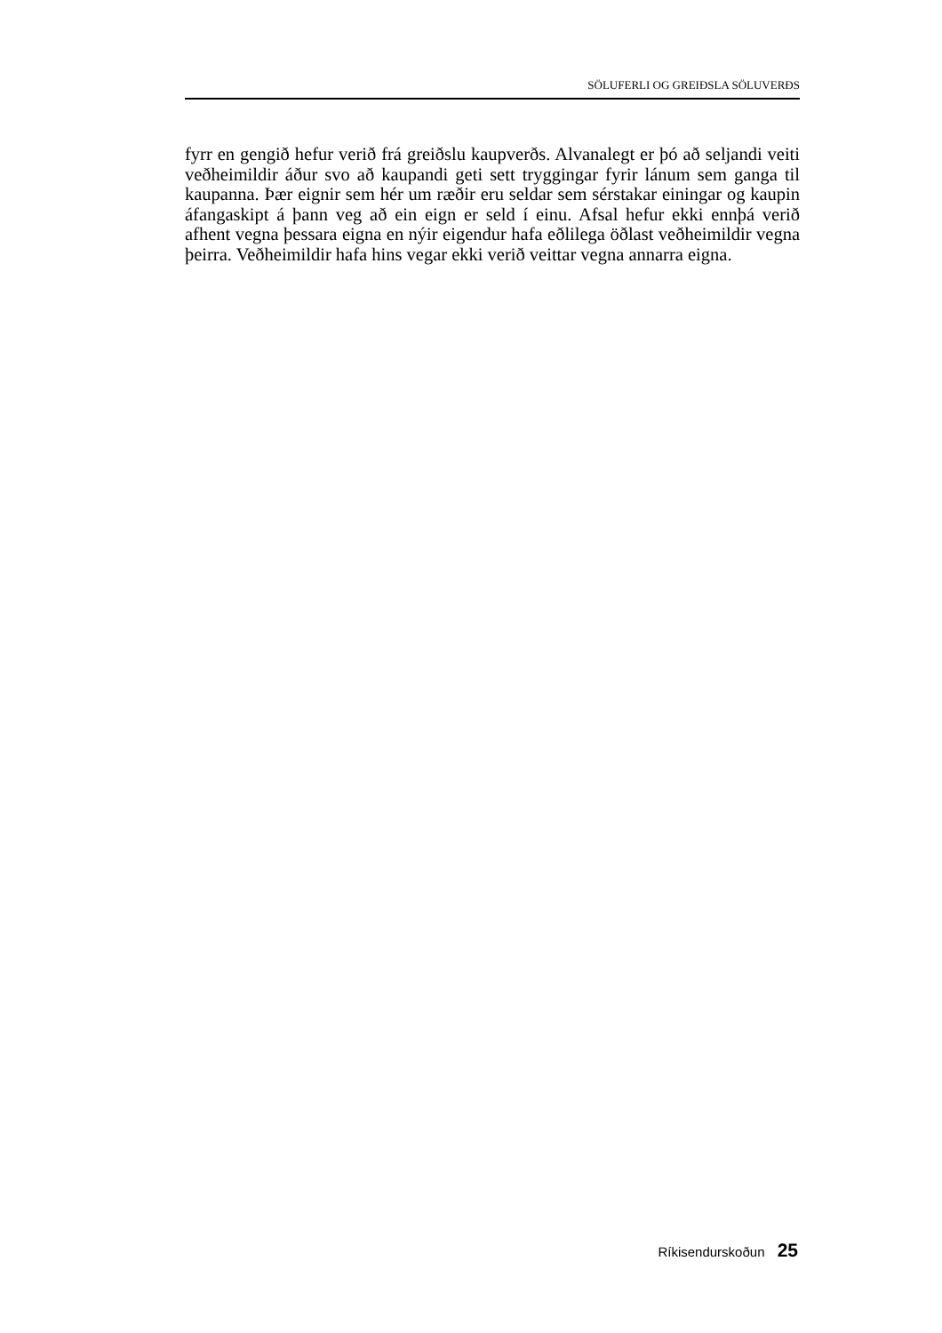SÖLUFERLI OG GREIÐSLA SÖLUVERÐS
fyrr en gengið hefur verið frá greiðslu kaupverðs. Alvanalegt er þó að seljandi veiti veðheimildir áður svo að kaupandi geti sett tryggingar fyrir lánum sem ganga til kaupanna. Þær eignir sem hér um ræðir eru seldar sem sérstakar einingar og kaupin áfangaskipt á þann veg að ein eign er seld í einu. Afsal hefur ekki ennþá verið afhent vegna þessara eigna en nýir eigendur hafa eðlilega öðlast veðheimildir vegna þeirra. Veðheimildir hafa hins vegar ekki verið veittar vegna annarra eigna.
Ríkisendurskoðun 25